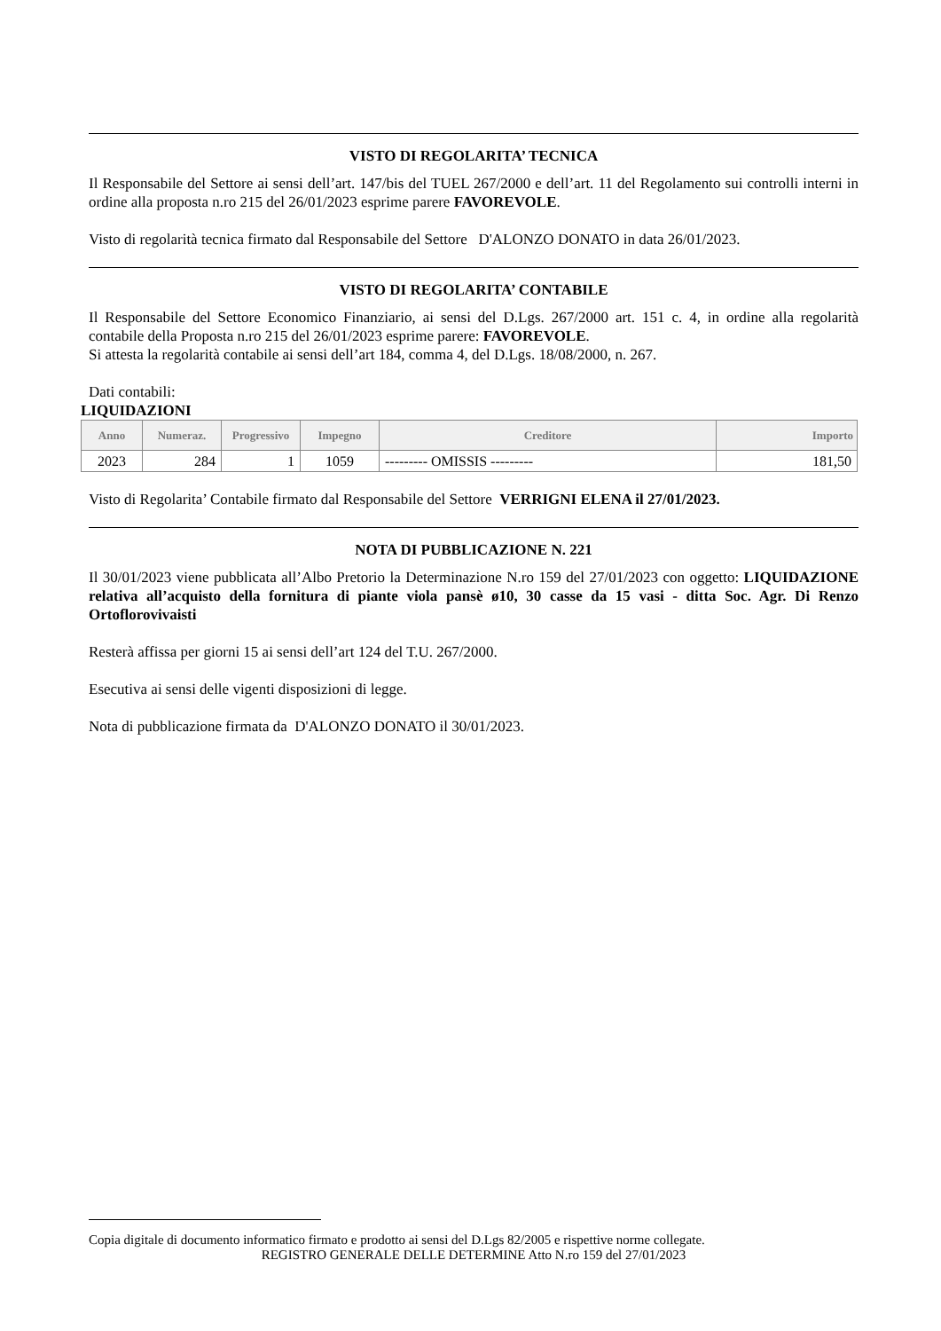VISTO DI REGOLARITA’ TECNICA
Il Responsabile del Settore ai sensi dell’art. 147/bis del TUEL 267/2000 e dell’art. 11 del Regolamento sui controlli interni in ordine alla proposta n.ro 215 del 26/01/2023 esprime parere FAVOREVOLE.
Visto di regolarità tecnica firmato dal Responsabile del Settore D'ALONZO DONATO in data 26/01/2023.
VISTO DI REGOLARITA’ CONTABILE
Il Responsabile del Settore Economico Finanziario, ai sensi del D.Lgs. 267/2000 art. 151 c. 4, in ordine alla regolarità contabile della Proposta n.ro 215 del 26/01/2023 esprime parere: FAVOREVOLE.
Si attesta la regolarità contabile ai sensi dell’art 184, comma 4, del D.Lgs. 18/08/2000, n. 267.
Dati contabili:
LIQUIDAZIONI
| Anno | Numeraz. | Progressivo | Impegno | Creditore | Importo |
| --- | --- | --- | --- | --- | --- |
| 2023 | 284 | 1 | 1059 | --------- OMISSIS --------- | 181,50 |
Visto di Regolarita’ Contabile firmato dal Responsabile del Settore VERRIGNI ELENA il 27/01/2023.
NOTA DI PUBBLICAZIONE N. 221
Il 30/01/2023 viene pubblicata all’Albo Pretorio la Determinazione N.ro 159 del 27/01/2023 con oggetto: LIQUIDAZIONE relativa all’acquisto della fornitura di piante viola pansè ø10, 30 casse da 15 vasi - ditta Soc. Agr. Di Renzo Ortoflorovivaisti
Resterà affissa per giorni 15 ai sensi dell’art 124 del T.U. 267/2000.
Esecutiva ai sensi delle vigenti disposizioni di legge.
Nota di pubblicazione firmata da D'ALONZO DONATO il 30/01/2023.
Copia digitale di documento informatico firmato e prodotto ai sensi del D.Lgs 82/2005 e rispettive norme collegate.
REGISTRO GENERALE DELLE DETERMINE Atto N.ro 159 del 27/01/2023